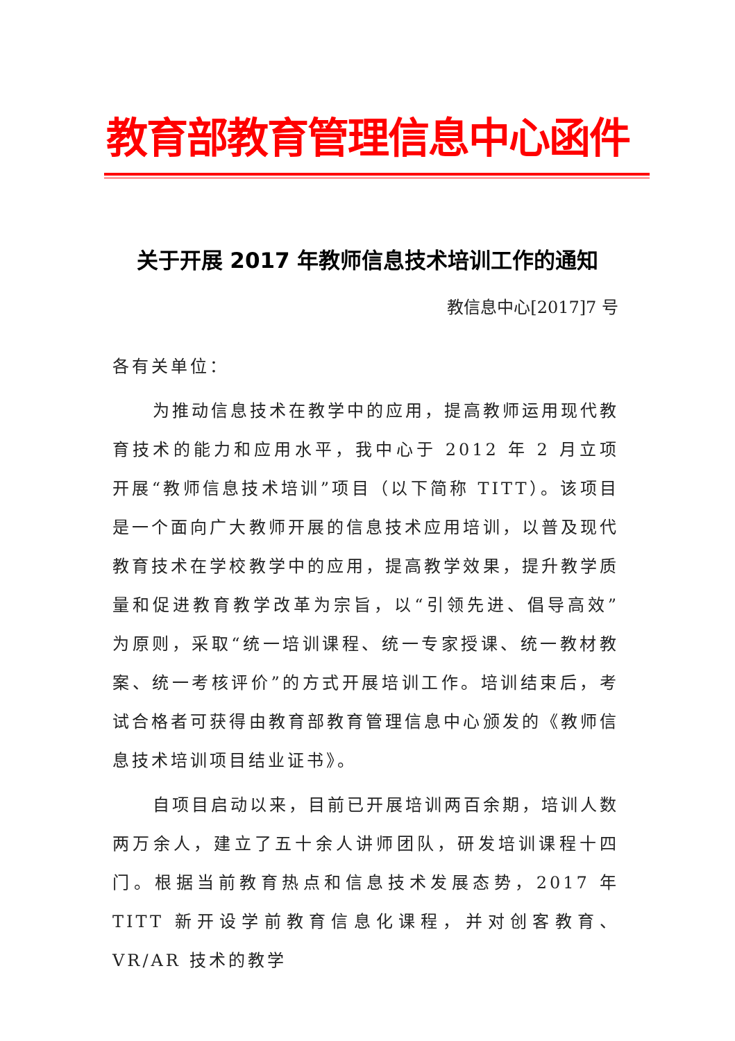教育部教育管理信息中心函件
关于开展 2017 年教师信息技术培训工作的通知
教信息中心[2017]7 号
各有关单位：
为推动信息技术在教学中的应用，提高教师运用现代教育技术的能力和应用水平，我中心于 2012 年 2 月立项开展“教师信息技术培训”项目（以下简称 TITT）。该项目是一个面向广大教师开展的信息技术应用培训，以普及现代教育技术在学校教学中的应用，提高教学效果，提升教学质量和促进教育教学改革为宗旨，以“引领先进、倡导高效”为原则，采取“统一培训课程、统一专家授课、统一教材教案、统一考核评价”的方式开展培训工作。培训结束后，考试合格者可获得由教育部教育管理信息中心颁发的《教师信息技术培训项目结业证书》。
自项目启动以来，目前已开展培训两百余期，培训人数两万余人，建立了五十余人讲师团队，研发培训课程十四门。根据当前教育热点和信息技术发展态势，2017 年 TITT 新开设学前教育信息化课程，并对创客教育、VR/AR 技术的教学